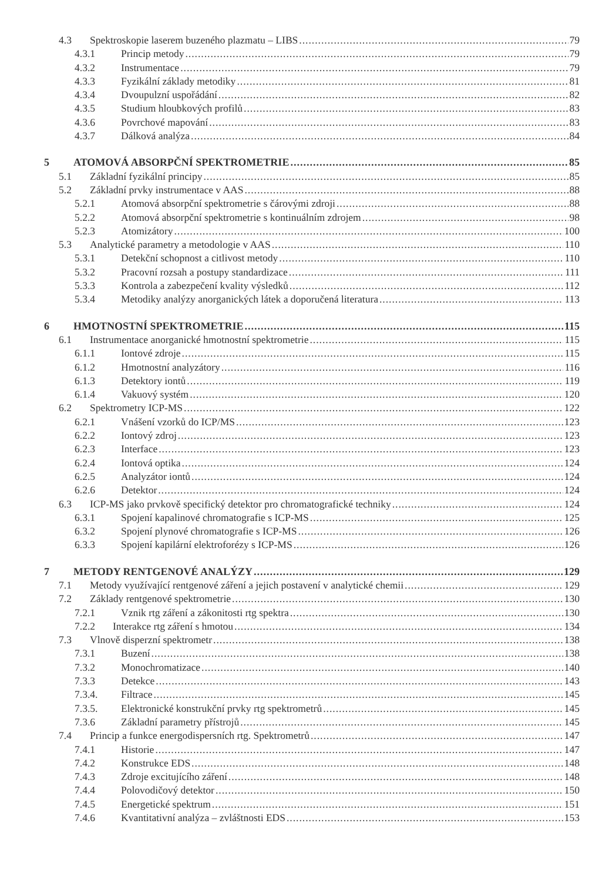4.3 Spektroskopie laserem buzeného plazmatu – LIBS 79
4.3.1 Princip metody 79
4.3.2 Instrumentace 79
4.3.3 Fyzikální základy metodiky 81
4.3.4 Dvoupulzní uspořádání 82
4.3.5 Studium hloubkových profilů 83
4.3.6 Povrchové mapování 83
4.3.7 Dálková analýza 84
5 ATOMOVÁ ABSORPČNÍ SPEKTROMETRIE 85
5.1 Základní fyzikální principy 85
5.2 Základní prvky instrumentace v AAS 88
5.2.1 Atomová absorpční spektrometrie s čárovými zdroji 88
5.2.2 Atomová absorpční spektrometrie s kontinuálním zdrojem 98
5.2.3 Atomizátory 100
5.3 Analytické parametry a metodologie v AAS 110
5.3.1 Detekční schopnost a citlivost metody 110
5.3.2 Pracovní rozsah a postupy standardizace 111
5.3.3 Kontrola a zabezpečení kvality výsledků 112
5.3.4 Metodiky analýzy anorganických látek a doporučená literatura 113
6 HMOTNOSTNÍ SPEKTROMETRIE 115
6.1 Instrumentace anorganické hmotnostní spektrometrie 115
6.1.1 Iontové zdroje 115
6.1.2 Hmotnostní analyzátory 116
6.1.3 Detektory iontů 119
6.1.4 Vakuový systém 120
6.2 Spektrometry ICP-MS 122
6.2.1 Vnášení vzorků do ICP/MS 123
6.2.2 Iontový zdroj 123
6.2.3 Interface 123
6.2.4 Iontová optika 124
6.2.5 Analyzátor iontů 124
6.2.6 Detektor 124
6.3 ICP-MS jako prvkově specifický detektor pro chromatografické techniky 124
6.3.1 Spojení kapalinové chromatografie s ICP-MS 125
6.3.2 Spojení plynové chromatografie s ICP-MS 126
6.3.3 Spojení kapilární elektroforézy s ICP-MS 126
7 METODY RENTGENOVÉ ANALÝZY 129
7.1 Metody využívající rentgenové záření a jejich postavení v analytické chemii 129
7.2 Základy rentgenové spektrometrie 130
7.2.1 Vznik rtg záření a zákonitosti rtg spektra 130
7.2.2 Interakce rtg záření s hmotou 134
7.3 Vlnově disperzní spektrometr 138
7.3.1 Buzení 138
7.3.2 Monochromatizace 140
7.3.3 Detekce 143
7.3.4. Filtrace 145
7.3.5. Elektronické konstrukční prvky rtg spektrometrů 145
7.3.6 Základní parametry přístrojů 145
7.4 Princip a funkce energodispersních rtg. Spektrometrů 147
7.4.1 Historie 147
7.4.2 Konstrukce EDS 148
7.4.3 Zdroje excitujícího záření 148
7.4.4 Polovodičový detektor 150
7.4.5 Energetické spektrum 151
7.4.6 Kvantitativní analýza – zvláštnosti EDS 153